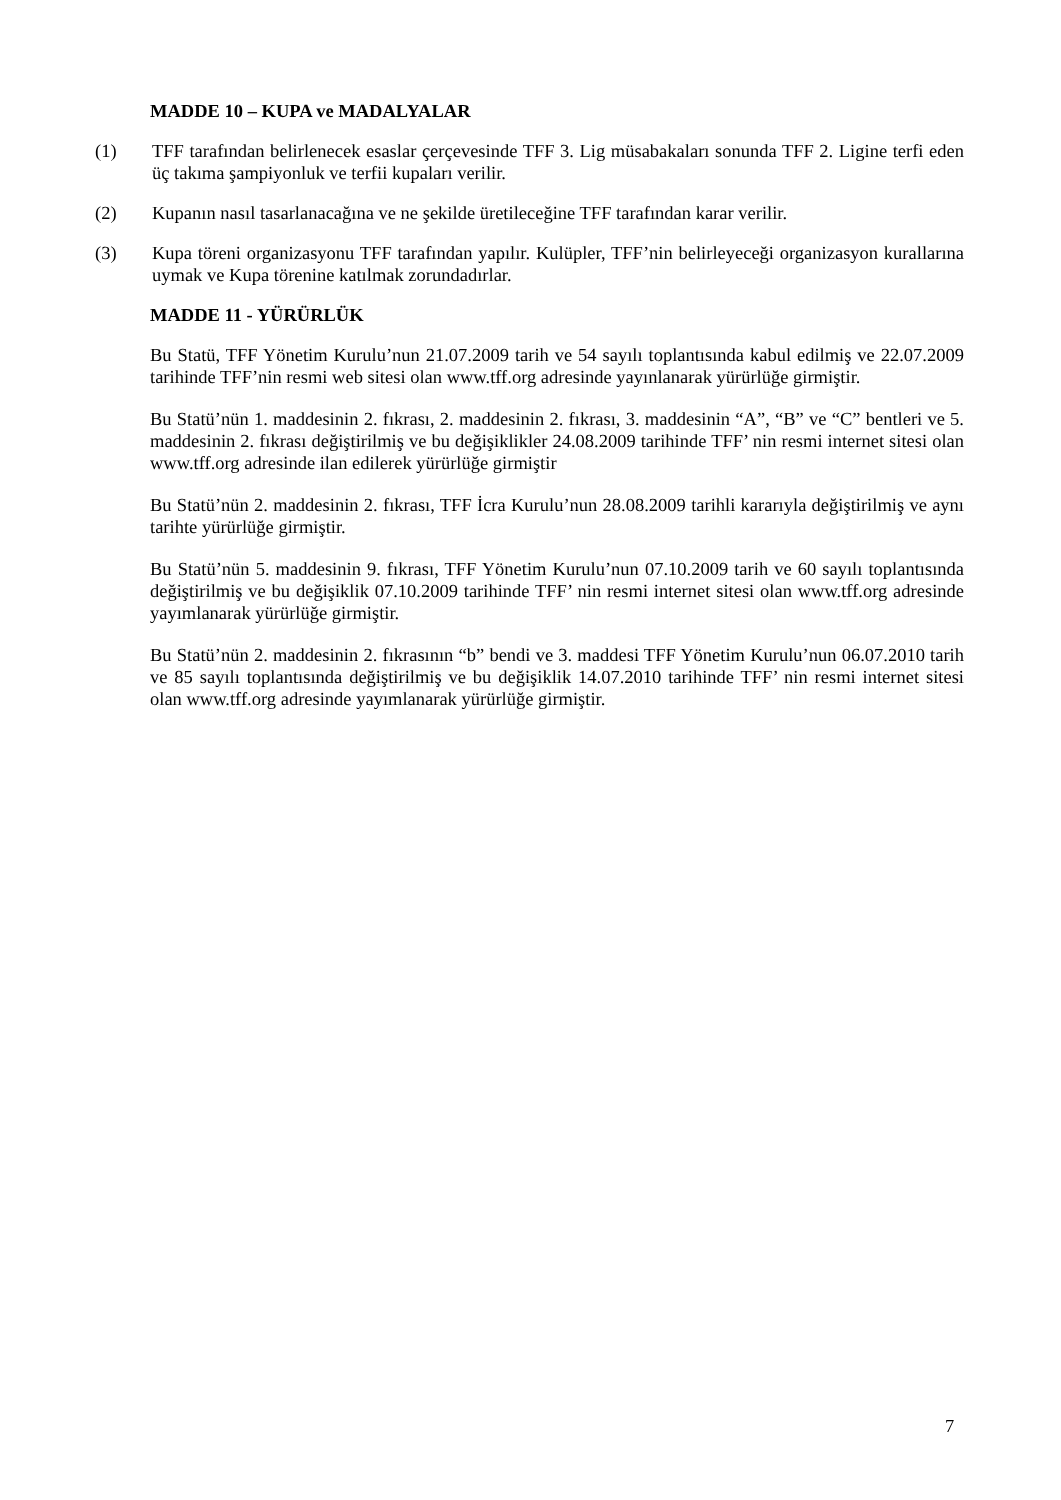MADDE 10 – KUPA ve MADALYALAR
(1) TFF tarafından belirlenecek esaslar çerçevesinde TFF 3. Lig müsabakaları sonunda TFF 2. Ligine terfi eden üç takıma şampiyonluk ve terfii kupaları verilir.
(2) Kupanın nasıl tasarlanacağına ve ne şekilde üretileceğine TFF tarafından karar verilir.
(3) Kupa töreni organizasyonu TFF tarafından yapılır. Kulüpler, TFF’nin belirleyeceği organizasyon kurallarına uymak ve Kupa törenine katılmak zorundadırlar.
MADDE 11 - YÜRÜRLÜK
Bu Statü, TFF Yönetim Kurulu’nun 21.07.2009 tarih ve 54 sayılı toplantısında kabul edilmiş ve 22.07.2009 tarihinde TFF’nin resmi web sitesi olan www.tff.org adresinde yayınlanarak yürürlüğe girmiştir.
Bu Statü’nün 1. maddesinin 2. fıkrası, 2. maddesinin 2. fıkrası, 3. maddesinin “A”, “B” ve “C” bentleri ve 5. maddesinin 2. fıkrası değiştirilmiş ve bu değişiklikler 24.08.2009 tarihinde TFF’ nin resmi internet sitesi olan www.tff.org adresinde ilan edilerek yürürlüğe girmiştir
Bu Statü’nün 2. maddesinin 2. fıkrası, TFF İcra Kurulu’nun 28.08.2009 tarihli kararıyla değiştirilmiş ve aynı tarihte yürürlüğe girmiştir.
Bu Statü’nün 5. maddesinin 9. fıkrası, TFF Yönetim Kurulu’nun 07.10.2009 tarih ve 60 sayılı toplantısında değiştirilmiş ve bu değişiklik 07.10.2009 tarihinde TFF’ nin resmi internet sitesi olan www.tff.org adresinde yayımlanarak yürürlüğe girmiştir.
Bu Statü’nün 2. maddesinin 2. fıkrasının “b” bendi ve 3. maddesi TFF Yönetim Kurulu’nun 06.07.2010 tarih ve 85 sayılı toplantısında değiştirilmiş ve bu değişiklik 14.07.2010 tarihinde TFF’ nin resmi internet sitesi olan www.tff.org adresinde yayımlanarak yürürlüğe girmiştir.
7